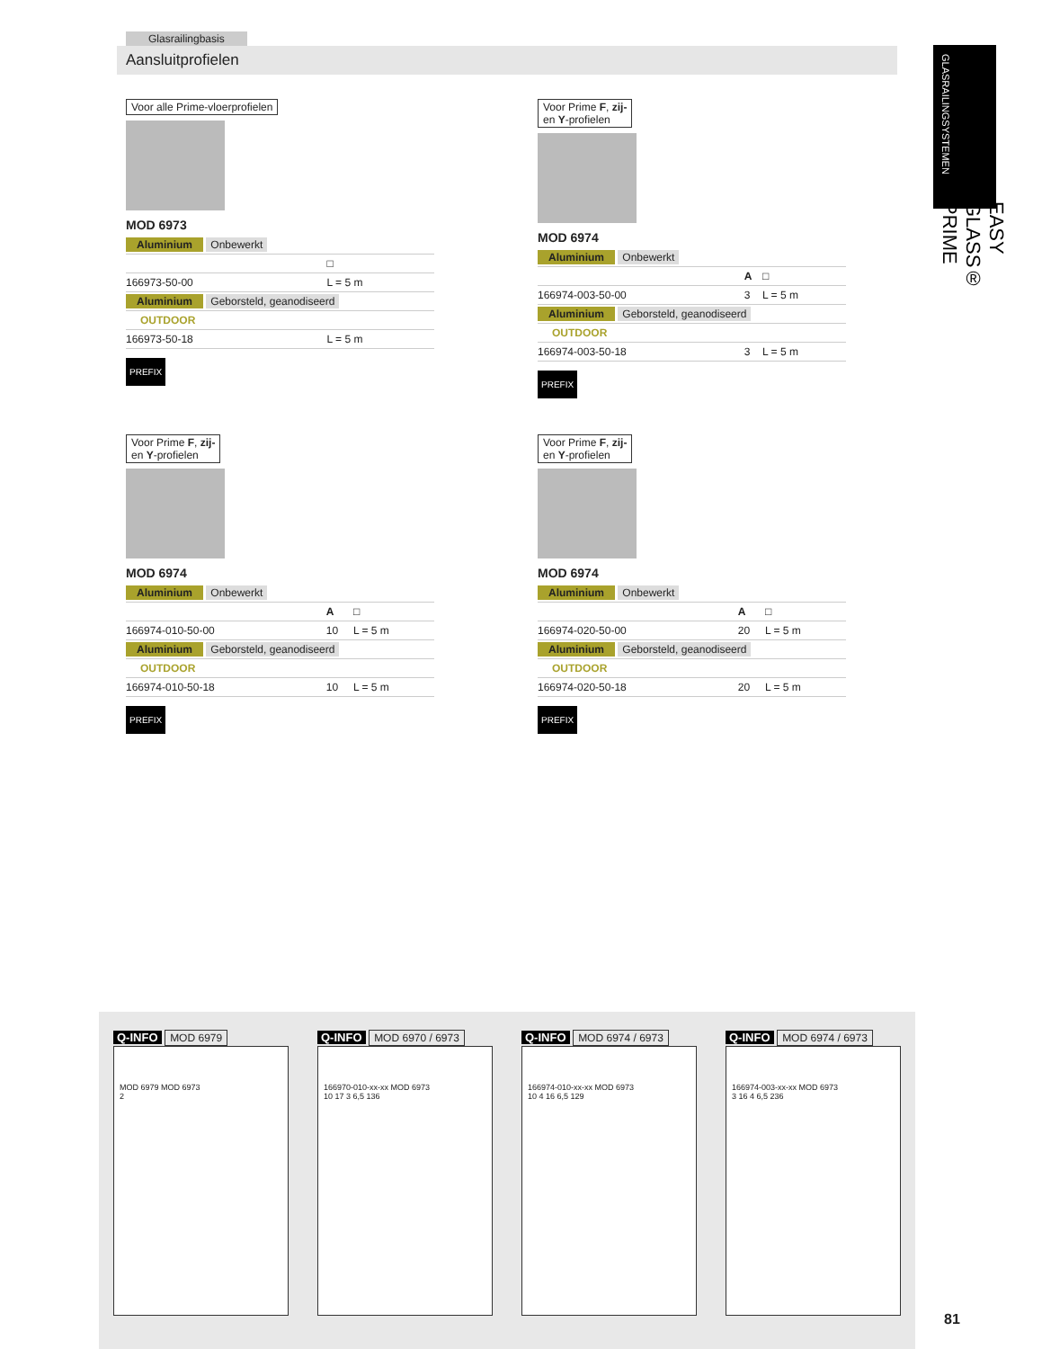Glasrailingbasis
Aansluitprofielen
GLASRAILINGSYSTEMEN
EASY GLASS® PRIME
Voor alle Prime-vloerprofielen
MOD 6973
| Aluminium Onbewerkt | |
| | □ |
| 166973-50-00 | L = 5 m |
| Aluminium Geborsteld, geanodiseerd | |
| OUTDOOR | |
| 166973-50-18 | L = 5 m |
PREFIX
Voor Prime F, zij-
en Y-profielen
MOD 6974
| Aluminium Onbewerkt | | |
| | A | □ |
| 166974-003-50-00 | 3 | L = 5 m |
| Aluminium Geborsteld, geanodiseerd | | |
| OUTDOOR | | |
| 166974-003-50-18 | 3 | L = 5 m |
PREFIX
Voor Prime F, zij-
en Y-profielen
MOD 6974
| Aluminium Onbewerkt | | |
| | A | □ |
| 166974-010-50-00 | 10 | L = 5 m |
| Aluminium Geborsteld, geanodiseerd | | |
| OUTDOOR | | |
| 166974-010-50-18 | 10 | L = 5 m |
PREFIX
Voor Prime F, zij-
en Y-profielen
MOD 6974
| Aluminium Onbewerkt | | |
| | A | □ |
| 166974-020-50-00 | 20 | L = 5 m |
| Aluminium Geborsteld, geanodiseerd | | |
| OUTDOOR | | |
| 166974-020-50-18 | 20 | L = 5 m |
PREFIX
Q-INFO MOD 6979
MOD 6979 MOD 6973
2
Q-INFO MOD 6970 / 6973
166970-010-xx-xx MOD 6973
10 17 3 6,5 136
Q-INFO MOD 6974 / 6973
166974-010-xx-xx MOD 6973
10 4 16 6,5 129
Q-INFO MOD 6974 / 6973
166974-003-xx-xx MOD 6973
3 16 4 6,5 236
81